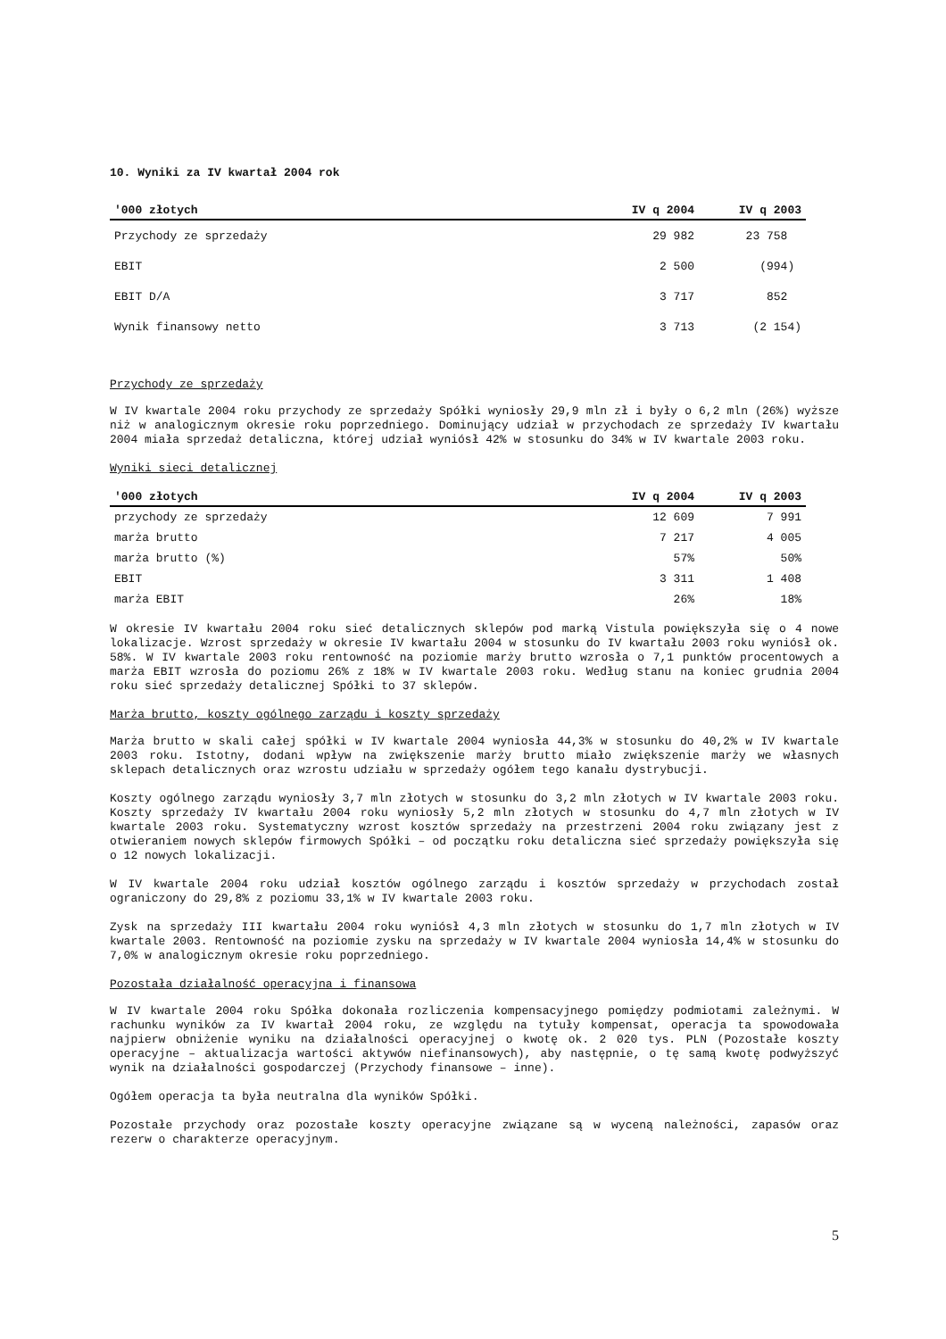10. Wyniki za IV kwartał 2004 rok
| '000 złotych | IV q 2004 | IV q 2003 |
| --- | --- | --- |
| Przychody ze sprzedaży | 29 982 | 23 758 |
| EBIT | 2 500 | (994) |
| EBIT D/A | 3 717 | 852 |
| Wynik finansowy netto | 3 713 | (2 154) |
Przychody ze sprzedaży
W IV kwartale 2004 roku przychody ze sprzedaży Spółki wyniosły 29,9 mln zł i były o 6,2 mln (26%) wyższe niż w analogicznym okresie roku poprzedniego. Dominujący udział w przychodach ze sprzedaży IV kwartału 2004 miała sprzedaż detaliczna, której udział wyniósł 42% w stosunku do 34% w IV kwartale 2003 roku.
Wyniki sieci detalicznej
| '000 złotych | IV q 2004 | IV q 2003 |
| --- | --- | --- |
| przychody ze sprzedaży | 12 609 | 7 991 |
| marża brutto | 7 217 | 4 005 |
| marża brutto (%) | 57% | 50% |
| EBIT | 3 311 | 1 408 |
| marża EBIT | 26% | 18% |
W okresie IV kwartału 2004 roku sieć detalicznych sklepów pod marką Vistula powiększyła się o 4 nowe lokalizacje. Wzrost sprzedaży w okresie IV kwartału 2004 w stosunku do IV kwartału 2003 roku wyniósł ok. 58%. W IV kwartale 2003 roku rentowność na poziomie marży brutto wzrosła o 7,1 punktów procentowych a marża EBIT wzrosła do poziomu 26% z 18% w IV kwartale 2003 roku. Według stanu na koniec grudnia 2004 roku sieć sprzedaży detalicznej Spółki to 37 sklepów.
Marża brutto, koszty ogólnego zarządu i koszty sprzedaży
Marża brutto w skali całej spółki w IV kwartale 2004 wyniosła 44,3% w stosunku do 40,2% w IV kwartale 2003 roku. Istotny, dodani wpływ na zwiększenie marży brutto miało zwiększenie marży we własnych sklepach detalicznych oraz wzrostu udziału w sprzedaży ogółem tego kanału dystrybucji.
Koszty ogólnego zarządu wyniosły 3,7 mln złotych w stosunku do 3,2 mln złotych w IV kwartale 2003 roku. Koszty sprzedaży IV kwartału 2004 roku wyniosły 5,2 mln złotych w stosunku do 4,7 mln złotych w IV kwartale 2003 roku. Systematyczny wzrost kosztów sprzedaży na przestrzeni 2004 roku związany jest z otwieraniem nowych sklepów firmowych Spółki – od początku roku detaliczna sieć sprzedaży powiększyła się o 12 nowych lokalizacji.
W IV kwartale 2004 roku udział kosztów ogólnego zarządu i kosztów sprzedaży w przychodach został ograniczony do 29,8% z poziomu 33,1% w IV kwartale 2003 roku.
Zysk na sprzedaży III kwartału 2004 roku wyniósł 4,3 mln złotych w stosunku do 1,7 mln złotych w IV kwartale 2003. Rentowność na poziomie zysku na sprzedaży w IV kwartale 2004 wyniosła 14,4% w stosunku do 7,0% w analogicznym okresie roku poprzedniego.
Pozostała działalność operacyjna i finansowa
W IV kwartale 2004 roku Spółka dokonała rozliczenia kompensacyjnego pomiędzy podmiotami zależnymi. W rachunku wyników za IV kwartał 2004 roku, ze względu na tytuły kompensat, operacja ta spowodowała najpierw obniżenie wyniku na działalności operacyjnej o kwotę ok. 2 020 tys. PLN (Pozostałe koszty operacyjne – aktualizacja wartości aktywów niefinansowych), aby następnie, o tę samą kwotę podwyższyć wynik na działalności gospodarczej (Przychody finansowe – inne).
Ogółem operacja ta była neutralna dla wyników Spółki.
Pozostałe przychody oraz pozostałe koszty operacyjne związane są w wyceną należności, zapasów oraz rezerw o charakterze operacyjnym.
5